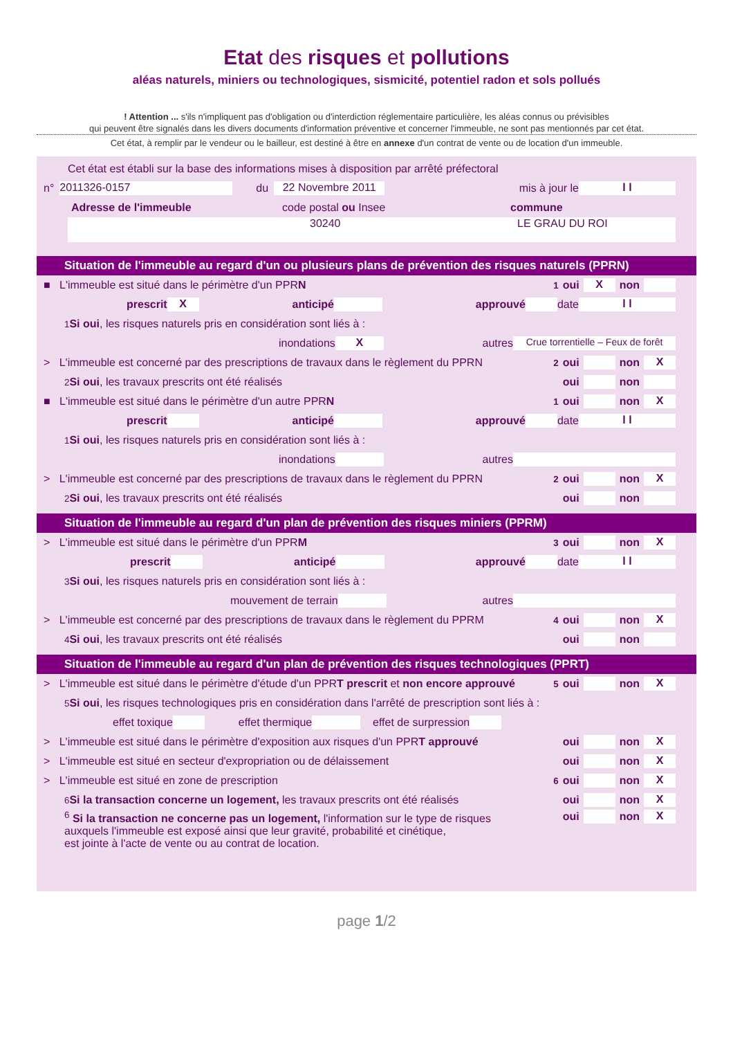Etat des risques et pollutions
aléas naturels, miniers ou technologiques, sismicité, potentiel radon et sols pollués
! Attention ... s'ils n'impliquent pas d'obligation ou d'interdiction réglementaire particulière, les aléas connus ou prévisibles
qui peuvent être signalés dans les divers documents d'information préventive et concerner l'immeuble, ne sont pas mentionnés par cet état.
Cet état, à remplir par le vendeur ou le bailleur, est destiné à être en annexe d'un contrat de vente ou de location d'un immeuble.
Cet état est établi sur la base des informations mises à disposition par arrêté préfectoral
n° 2011326-0157 du 22 Novembre 2011 mis à jour le l l
Adresse de l'immeuble code postal ou Insee commune
30240 LE GRAU DU ROI
Situation de l'immeuble au regard d'un ou plusieurs plans de prévention des risques naturels (PPRN)
■ L'immeuble est situé dans le périmètre d'un PPR N <sup>1</sup>oui X non
prescrit X anticipé approuvé date l l
<sup>1</sup> Si oui, les risques naturels pris en considération sont liés à :
inondations X autres Crue torrentielle – Feux de forêt
> L'immeuble est concerné par des prescriptions de travaux dans le règlement du PPRN <sup>2</sup>oui non X
<sup>2</sup> Si oui, les travaux prescrits ont été réalisés oui non
■ L'immeuble est situé dans le périmètre d'un autre PPR N <sup>1</sup>oui non X
prescrit anticipé approuvé date l l
<sup>1</sup> Si oui, les risques naturels pris en considération sont liés à :
inondations autres
> L'immeuble est concerné par des prescriptions de travaux dans le règlement du PPRN <sup>2</sup>oui non X
<sup>2</sup> Si oui, les travaux prescrits ont été réalisés oui non
Situation de l'immeuble au regard d'un plan de prévention des risques miniers (PPRM)
> L'immeuble est situé dans le périmètre d'un PPR M <sup>3</sup>oui non X
prescrit anticipé approuvé date l l
<sup>3</sup> Si oui, les risques naturels pris en considération sont liés à :
mouvement de terrain autres
> L'immeuble est concerné par des prescriptions de travaux dans le règlement du PPRM <sup>4</sup>oui non X
<sup>4</sup> Si oui, les travaux prescrits ont été réalisés oui non
Situation de l'immeuble au regard d'un plan de prévention des risques technologiques (PPRT)
> L'immeuble est situé dans le périmètre d'étude d'un PPR T prescrit et non encore approuvé <sup>5</sup>oui non X
<sup>5</sup> Si oui, les risques technologiques pris en considération dans l'arrêté de prescription sont liés à :
effet toxique effet thermique effet de surpression
> L'immeuble est situé dans le périmètre d'exposition aux risques d'un PPR T approuvé oui non X
> L'immeuble est situé en secteur d'expropriation ou de délaissement oui non X
> L'immeuble est situé en zone de prescription <sup>6</sup>oui non X
<sup>6</sup> Si la transaction concerne un logement, les travaux prescrits ont été réalisés oui non X
<sup>6</sup> Si la transaction ne concerne pas un logement, l'information sur le type de risques
auxquels l'immeuble est exposé ainsi que leur gravité, probabilité et cinétique,
est jointe à l'acte de vente ou au contrat de location. oui non X
page 1/2